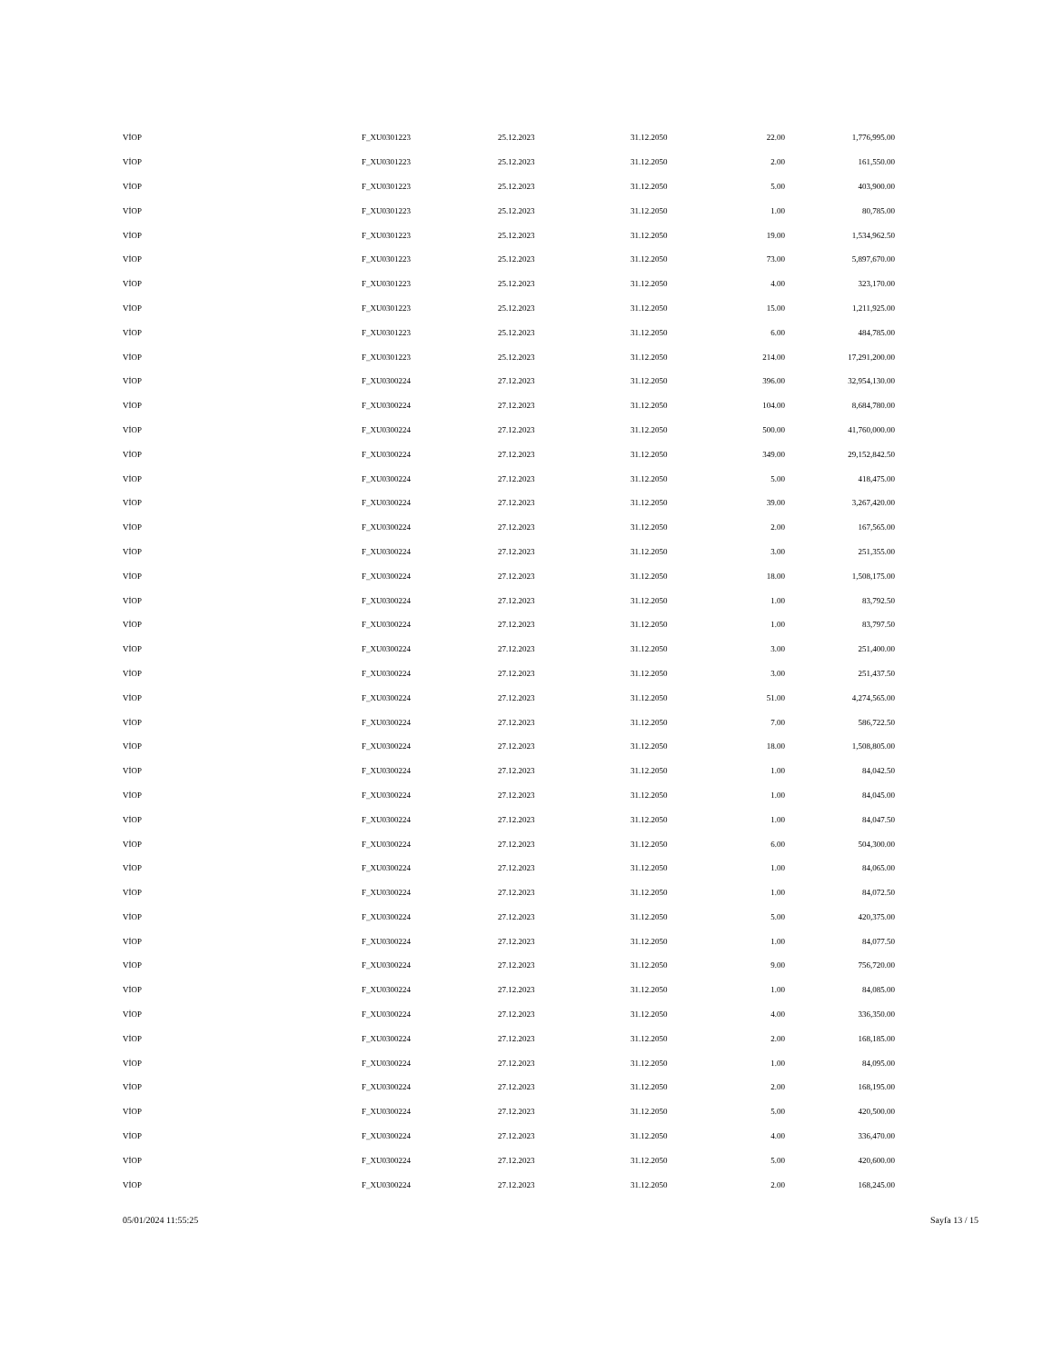| VİOP | F_XU0301223 | 25.12.2023 | 31.12.2050 | 22.00 | 1,776,995.00 |
| VİOP | F_XU0301223 | 25.12.2023 | 31.12.2050 | 2.00 | 161,550.00 |
| VİOP | F_XU0301223 | 25.12.2023 | 31.12.2050 | 5.00 | 403,900.00 |
| VİOP | F_XU0301223 | 25.12.2023 | 31.12.2050 | 1.00 | 80,785.00 |
| VİOP | F_XU0301223 | 25.12.2023 | 31.12.2050 | 19.00 | 1,534,962.50 |
| VİOP | F_XU0301223 | 25.12.2023 | 31.12.2050 | 73.00 | 5,897,670.00 |
| VİOP | F_XU0301223 | 25.12.2023 | 31.12.2050 | 4.00 | 323,170.00 |
| VİOP | F_XU0301223 | 25.12.2023 | 31.12.2050 | 15.00 | 1,211,925.00 |
| VİOP | F_XU0301223 | 25.12.2023 | 31.12.2050 | 6.00 | 484,785.00 |
| VİOP | F_XU0301223 | 25.12.2023 | 31.12.2050 | 214.00 | 17,291,200.00 |
| VİOP | F_XU0300224 | 27.12.2023 | 31.12.2050 | 396.00 | 32,954,130.00 |
| VİOP | F_XU0300224 | 27.12.2023 | 31.12.2050 | 104.00 | 8,684,780.00 |
| VİOP | F_XU0300224 | 27.12.2023 | 31.12.2050 | 500.00 | 41,760,000.00 |
| VİOP | F_XU0300224 | 27.12.2023 | 31.12.2050 | 349.00 | 29,152,842.50 |
| VİOP | F_XU0300224 | 27.12.2023 | 31.12.2050 | 5.00 | 418,475.00 |
| VİOP | F_XU0300224 | 27.12.2023 | 31.12.2050 | 39.00 | 3,267,420.00 |
| VİOP | F_XU0300224 | 27.12.2023 | 31.12.2050 | 2.00 | 167,565.00 |
| VİOP | F_XU0300224 | 27.12.2023 | 31.12.2050 | 3.00 | 251,355.00 |
| VİOP | F_XU0300224 | 27.12.2023 | 31.12.2050 | 18.00 | 1,508,175.00 |
| VİOP | F_XU0300224 | 27.12.2023 | 31.12.2050 | 1.00 | 83,792.50 |
| VİOP | F_XU0300224 | 27.12.2023 | 31.12.2050 | 1.00 | 83,797.50 |
| VİOP | F_XU0300224 | 27.12.2023 | 31.12.2050 | 3.00 | 251,400.00 |
| VİOP | F_XU0300224 | 27.12.2023 | 31.12.2050 | 3.00 | 251,437.50 |
| VİOP | F_XU0300224 | 27.12.2023 | 31.12.2050 | 51.00 | 4,274,565.00 |
| VİOP | F_XU0300224 | 27.12.2023 | 31.12.2050 | 7.00 | 586,722.50 |
| VİOP | F_XU0300224 | 27.12.2023 | 31.12.2050 | 18.00 | 1,508,805.00 |
| VİOP | F_XU0300224 | 27.12.2023 | 31.12.2050 | 1.00 | 84,042.50 |
| VİOP | F_XU0300224 | 27.12.2023 | 31.12.2050 | 1.00 | 84,045.00 |
| VİOP | F_XU0300224 | 27.12.2023 | 31.12.2050 | 1.00 | 84,047.50 |
| VİOP | F_XU0300224 | 27.12.2023 | 31.12.2050 | 6.00 | 504,300.00 |
| VİOP | F_XU0300224 | 27.12.2023 | 31.12.2050 | 1.00 | 84,065.00 |
| VİOP | F_XU0300224 | 27.12.2023 | 31.12.2050 | 1.00 | 84,072.50 |
| VİOP | F_XU0300224 | 27.12.2023 | 31.12.2050 | 5.00 | 420,375.00 |
| VİOP | F_XU0300224 | 27.12.2023 | 31.12.2050 | 1.00 | 84,077.50 |
| VİOP | F_XU0300224 | 27.12.2023 | 31.12.2050 | 9.00 | 756,720.00 |
| VİOP | F_XU0300224 | 27.12.2023 | 31.12.2050 | 1.00 | 84,085.00 |
| VİOP | F_XU0300224 | 27.12.2023 | 31.12.2050 | 4.00 | 336,350.00 |
| VİOP | F_XU0300224 | 27.12.2023 | 31.12.2050 | 2.00 | 168,185.00 |
| VİOP | F_XU0300224 | 27.12.2023 | 31.12.2050 | 1.00 | 84,095.00 |
| VİOP | F_XU0300224 | 27.12.2023 | 31.12.2050 | 2.00 | 168,195.00 |
| VİOP | F_XU0300224 | 27.12.2023 | 31.12.2050 | 5.00 | 420,500.00 |
| VİOP | F_XU0300224 | 27.12.2023 | 31.12.2050 | 4.00 | 336,470.00 |
| VİOP | F_XU0300224 | 27.12.2023 | 31.12.2050 | 5.00 | 420,600.00 |
| VİOP | F_XU0300224 | 27.12.2023 | 31.12.2050 | 2.00 | 168,245.00 |
05/01/2024 11:55:25 Sayfa 13 / 15